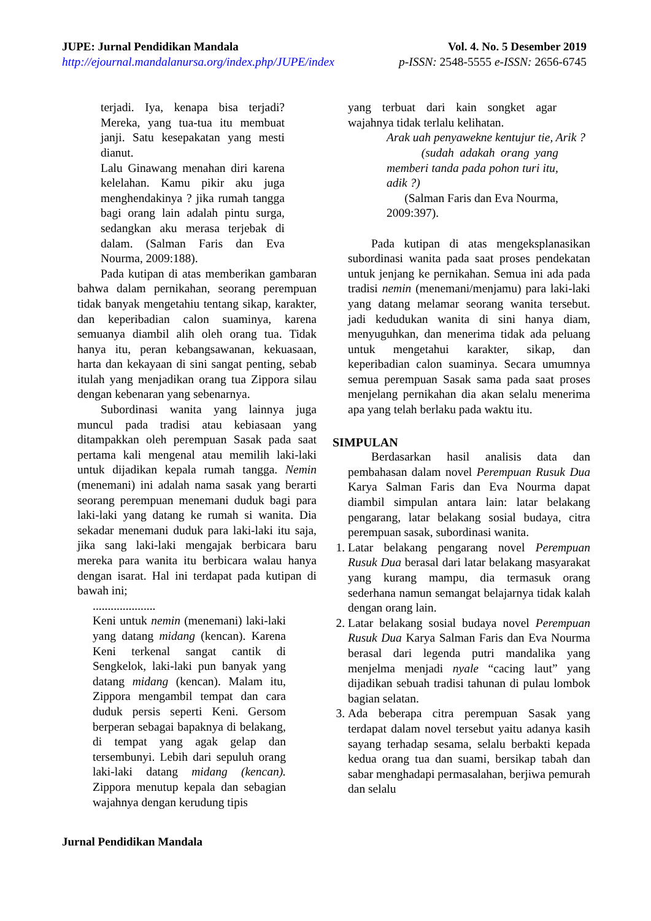JUPE: Jurnal Pendidikan Mandala
http://ejournal.mandalanursa.org/index.php/JUPE/index
Vol. 4. No. 5 Desember 2019
p-ISSN: 2548-5555 e-ISSN: 2656-6745
terjadi. Iya, kenapa bisa terjadi? Mereka, yang tua-tua itu membuat janji. Satu kesepakatan yang mesti dianut.
Lalu Ginawang menahan diri karena kelelahan. Kamu pikir aku juga menghendakinya ? jika rumah tangga bagi orang lain adalah pintu surga, sedangkan aku merasa terjebak di dalam. (Salman Faris dan Eva Nourma, 2009:188).
Pada kutipan di atas memberikan gambaran bahwa dalam pernikahan, seorang perempuan tidak banyak mengetahiu tentang sikap, karakter, dan keperibadian calon suaminya, karena semuanya diambil alih oleh orang tua. Tidak hanya itu, peran kebangsawanan, kekuasaan, harta dan kekayaan di sini sangat penting, sebab itulah yang menjadikan orang tua Zippora silau dengan kebenaran yang sebenarnya.
Subordinasi wanita yang lainnya juga muncul pada tradisi atau kebiasaan yang ditampakkan oleh perempuan Sasak pada saat pertama kali mengenal atau memilih laki-laki untuk dijadikan kepala rumah tangga. Nemin (menemani) ini adalah nama sasak yang berarti seorang perempuan menemani duduk bagi para laki-laki yang datang ke rumah si wanita. Dia sekadar menemani duduk para laki-laki itu saja, jika sang laki-laki mengajak berbicara baru mereka para wanita itu berbicara walau hanya dengan isarat. Hal ini terdapat pada kutipan di bawah ini;
.....................
Keni untuk nemin (menemani) laki-laki yang datang midang (kencan). Karena Keni terkenal sangat cantik di Sengkelok, laki-laki pun banyak yang datang midang (kencan). Malam itu, Zippora mengambil tempat dan cara duduk persis seperti Keni. Gersom berperan sebagai bapaknya di belakang, di tempat yang agak gelap dan tersembunyi. Lebih dari sepuluh orang laki-laki datang midang (kencan). Zippora menutup kepala dan sebagian wajahnya dengan kerudung tipis
yang terbuat dari kain songket agar wajahnya tidak terlalu kelihatan.
Arak uah penyawekne kentujur tie, Arik ?
(sudah adakah orang yang memberi tanda pada pohon turi itu, adik ?)
(Salman Faris dan Eva Nourma, 2009:397).
Pada kutipan di atas mengeksplanasikan subordinasi wanita pada saat proses pendekatan untuk jenjang ke pernikahan. Semua ini ada pada tradisi nemin (menemani/menjamu) para laki-laki yang datang melamar seorang wanita tersebut. jadi kedudukan wanita di sini hanya diam, menyuguhkan, dan menerima tidak ada peluang untuk mengetahui karakter, sikap, dan keperibadian calon suaminya. Secara umumnya semua perempuan Sasak sama pada saat proses menjelang pernikahan dia akan selalu menerima apa yang telah berlaku pada waktu itu.
SIMPULAN
Berdasarkan hasil analisis data dan pembahasan dalam novel Perempuan Rusuk Dua Karya Salman Faris dan Eva Nourma dapat diambil simpulan antara lain: latar belakang pengarang, latar belakang sosial budaya, citra perempuan sasak, subordinasi wanita.
1. Latar belakang pengarang novel Perempuan Rusuk Dua berasal dari latar belakang masyarakat yang kurang mampu, dia termasuk orang sederhana namun semangat belajarnya tidak kalah dengan orang lain.
2. Latar belakang sosial budaya novel Perempuan Rusuk Dua Karya Salman Faris dan Eva Nourma berasal dari legenda putri mandalika yang menjelma menjadi nyale “cacing laut” yang dijadikan sebuah tradisi tahunan di pulau lombok bagian selatan.
3. Ada beberapa citra perempuan Sasak yang terdapat dalam novel tersebut yaitu adanya kasih sayang terhadap sesama, selalu berbakti kepada kedua orang tua dan suami, bersikap tabah dan sabar menghadapi permasalahan, berjiwa pemurah dan selalu
Jurnal Pendidikan Mandala